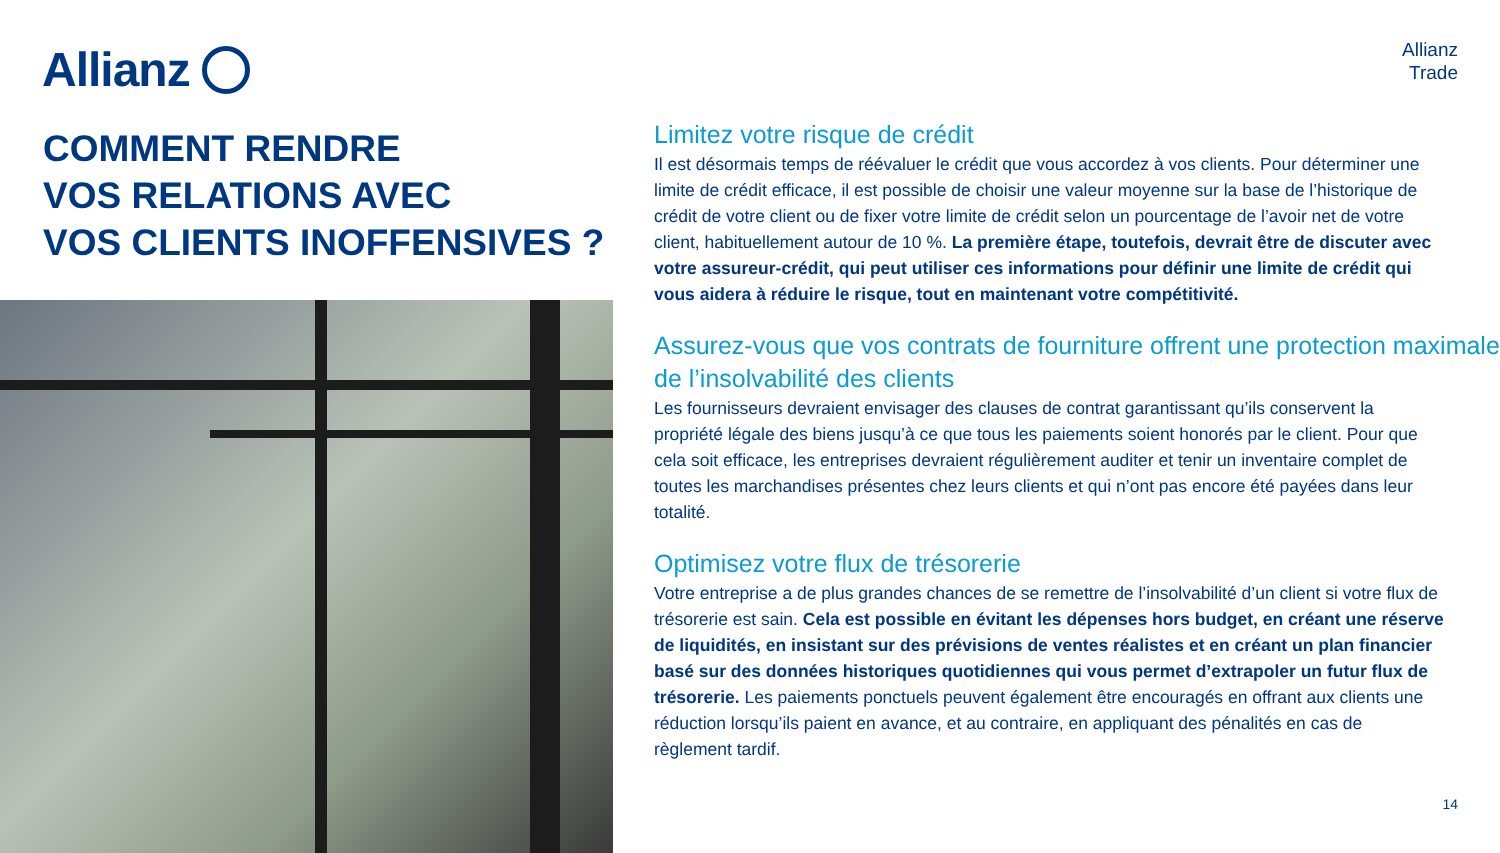Allianz
COMMENT RENDRE
VOS RELATIONS AVEC
VOS CLIENTS INOFFENSIVES ?
Allianz
Trade
Limitez votre risque de crédit
Il est désormais temps de réévaluer le crédit que vous accordez à vos clients. Pour déterminer une limite de crédit efficace, il est possible de choisir une valeur moyenne sur la base de l’historique de crédit de votre client ou de fixer votre limite de crédit selon un pourcentage de l’avoir net de votre client, habituellement autour de 10 %. La première étape, toutefois, devrait être de discuter avec votre assureur-crédit, qui peut utiliser ces informations pour définir une limite de crédit qui vous aidera à réduire le risque, tout en maintenant votre compétitivité.
Assurez-vous que vos contrats de fourniture offrent une protection maximale de l’insolvabilité des clients
Les fournisseurs devraient envisager des clauses de contrat garantissant qu’ils conservent la propriété légale des biens jusqu’à ce que tous les paiements soient honorés par le client. Pour que cela soit efficace, les entreprises devraient régulièrement auditer et tenir un inventaire complet de toutes les marchandises présentes chez leurs clients et qui n’ont pas encore été payées dans leur totalité.
Optimisez votre flux de trésorerie
Votre entreprise a de plus grandes chances de se remettre de l’insolvabilité d’un client si votre flux de trésorerie est sain. Cela est possible en évitant les dépenses hors budget, en créant une réserve de liquidités, en insistant sur des prévisions de ventes réalistes et en créant un plan financier basé sur des données historiques quotidiennes qui vous permet d’extrapoler un futur flux de trésorerie. Les paiements ponctuels peuvent également être encouragés en offrant aux clients une réduction lorsqu’ils paient en avance, et au contraire, en appliquant des pénalités en cas de règlement tardif.
14